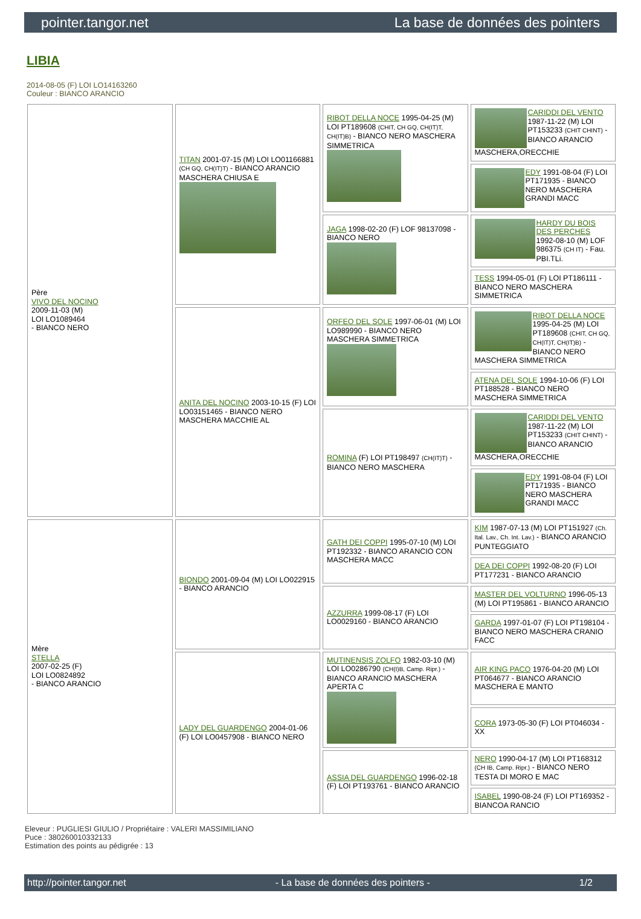pointer.tangor.net La base de données des pointers
LIBIA
2014-08-05 (F) LOI LO14163260
Couleur : BIANCO ARANCIO
| Père VIVO DEL NOCINO 2009-11-03 (M) LOI LO1089464 - BIANCO NERO | TITAN 2001-07-15 (M) LOI LO01166881 (CH GQ, CH(IT)T) - BIANCO ARANCIO MASCHERA CHIUSA E | RIBOT DELLA NOCE 1995-04-25 (M) LOI PT189608 (CHIT, CH GQ, CH(IT)T, CH(IT)B) - BIANCO NERO MASCHERA SIMMETRICA | CARIDDI DEL VENTO 1987-11-22 (M) LOI PT153233 (CHIT CHINT) - BIANCO ARANCIO MASCHERA,ORECCHIE |
| | | | EDY 1991-08-04 (F) LOI PT171935 - BIANCO NERO MASCHERA GRANDI MACC |
| | | JAGA 1998-02-20 (F) LOF 98137098 - BIANCO NERO | HARDY DU BOIS DES PERCHES 1992-08-10 (M) LOF 986375 (CH IT) - Fau. PBI.TLi. |
| | | | TESS 1994-05-01 (F) LOI PT186111 - BIANCO NERO MASCHERA SIMMETRICA |
| | ANITA DEL NOCINO 2003-10-15 (F) LOI LO03151465 - BIANCO NERO MASCHERA MACCHIE AL | ORFEO DEL SOLE 1997-06-01 (M) LOI LO989990 - BIANCO NERO MASCHERA SIMMETRICA | RIBOT DELLA NOCE 1995-04-25 (M) LOI PT189608 (CHIT, CH GQ, CH(IT)T, CH(IT)B) - BIANCO NERO MASCHERA SIMMETRICA |
| | | | ATENA DEL SOLE 1994-10-06 (F) LOI PT188528 - BIANCO NERO MASCHERA SIMMETRICA |
| | | ROMINA (F) LOI PT198497 (CH(IT)T) - BIANCO NERO MASCHERA | CARIDDI DEL VENTO 1987-11-22 (M) LOI PT153233 (CHIT CHINT) - BIANCO ARANCIO MASCHERA,ORECCHIE |
| | | | EDY 1991-08-04 (F) LOI PT171935 - BIANCO NERO MASCHERA GRANDI MACC |
| Mère STELLA 2007-02-25 (F) LOI LO0824892 - BIANCO ARANCIO | BIONDO 2001-09-04 (M) LOI LO022915 - BIANCO ARANCIO | GATH DEI COPPI 1995-07-10 (M) LOI PT192332 - BIANCO ARANCIO CON MASCHERA MACC | KIM 1987-07-13 (M) LOI PT151927 (Ch. Ital. Lav., Ch. Int. Lav.) - BIANCO ARANCIO PUNTEGGIATO |
| | | | DEA DEI COPPI 1992-08-20 (F) LOI PT177231 - BIANCO ARANCIO |
| | | AZZURRA 1999-08-17 (F) LOI LO0029160 - BIANCO ARANCIO | MASTER DEL VOLTURNO 1996-05-13 (M) LOI PT195861 - BIANCO ARANCIO |
| | | | GARDA 1997-01-07 (F) LOI PT198104 - BIANCO NERO MASCHERA CRANIO FACC |
| | LADY DEL GUARDENGO 2004-01-06 (F) LOI LO0457908 - BIANCO NERO | MUTINENSIS ZOLFO 1982-03-10 (M) LOI LO0286790 (CH(I)B, Camp. Ripr.) - BIANCO ARANCIO MASCHERA APERTA C | AIR KING PACO 1976-04-20 (M) LOI PT064677 - BIANCO ARANCIO MASCHERA E MANTO |
| | | | CORA 1973-05-30 (F) LOI PT046034 - XX |
| | | ASSIA DEL GUARDENGO 1996-02-18 (F) LOI PT193761 - BIANCO ARANCIO | NERO 1990-04-17 (M) LOI PT168312 (CH IB, Camp. Ripr.) - BIANCO NERO TESTA DI MORO E MAC |
| | | | ISABEL 1990-08-24 (F) LOI PT169352 - BIANCOA RANCIO |
Eleveur : PUGLIESI GIULIO / Propriétaire : VALERI MASSIMILIANO
Puce : 380260010332133
Estimation des points au pédigrée : 13
http://pointer.tangor.net - La base de données des pointers - 1/2